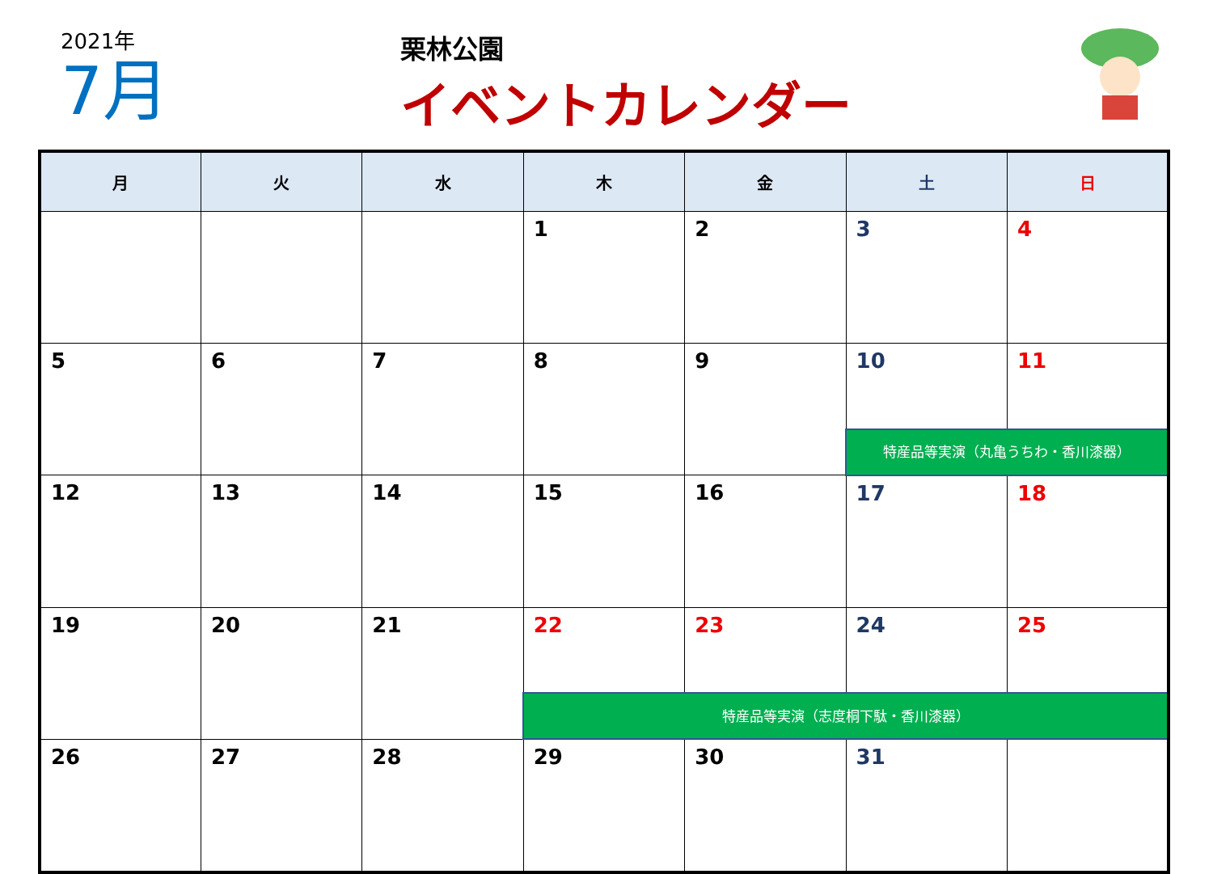2021年
7月
栗林公園
イベントカレンダー
| 月 | 火 | 水 | 木 | 金 | 土 | 日 |
| --- | --- | --- | --- | --- | --- | --- |
| | | | 1 | 2 | 3 | 4 |
| 5 | 6 | 7 | 8 | 9 | 10 | 11 |
| | | | | | 特産品等実演（丸亀うちわ・香川漆器） | |
| 12 | 13 | 14 | 15 | 16 | 17 | 18 |
| 19 | 20 | 21 | 22 | 23 | 24 | 25 |
| | | | 特産品等実演（志度桐下駄・香川漆器） | | | |
| 26 | 27 | 28 | 29 | 30 | 31 | |